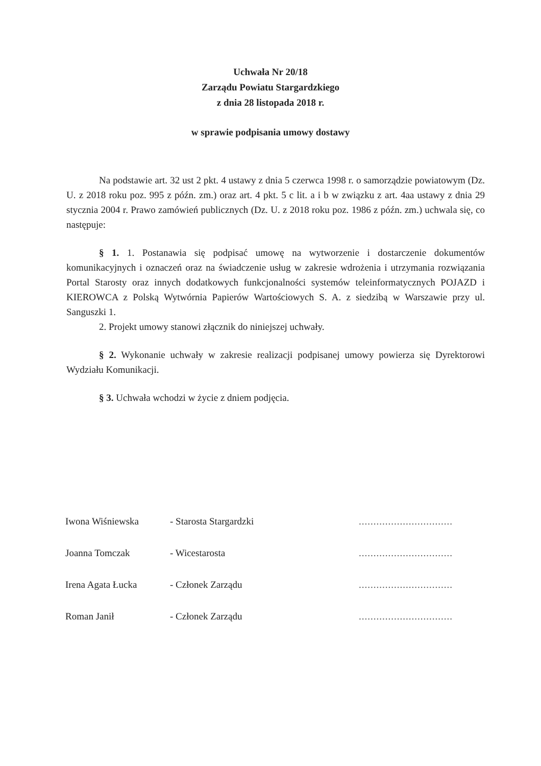Uchwała Nr 20/18
Zarządu Powiatu Stargardzkiego
z dnia 28 listopada 2018 r.
w sprawie podpisania umowy dostawy
Na podstawie art. 32 ust 2 pkt. 4 ustawy z dnia 5 czerwca 1998 r. o samorządzie powiatowym (Dz. U. z 2018 roku poz. 995 z późn. zm.) oraz art. 4 pkt. 5 c lit. a i b w związku z art. 4aa ustawy z dnia 29 stycznia 2004 r. Prawo zamówień publicznych (Dz. U. z 2018 roku poz. 1986 z późn. zm.) uchwala się, co następuje:
§ 1. 1. Postanawia się podpisać umowę na wytworzenie i dostarczenie dokumentów komunikacyjnych i oznaczeń oraz na świadczenie usług w zakresie wdrożenia i utrzymania rozwiązania Portal Starosty oraz innych dodatkowych funkcjonalności systemów teleinformatycznych POJAZD i KIEROWCA z Polską Wytwórnia Papierów Wartościowych S. A. z siedzibą w Warszawie przy ul. Sanguszki 1.
2. Projekt umowy stanowi złącznik do niniejszej uchwały.
§ 2. Wykonanie uchwały w zakresie realizacji podpisanej umowy powierza się Dyrektorowi Wydziału Komunikacji.
§ 3. Uchwała wchodzi w życie z dniem podjęcia.
| Iwona Wiśniewska | - Starosta Stargardzki | ................................ |
| Joanna Tomczak | - Wicestarosta | ................................ |
| Irena Agata Łucka | - Członek Zarządu | ................................ |
| Roman Janił | - Członek Zarządu | ................................ |